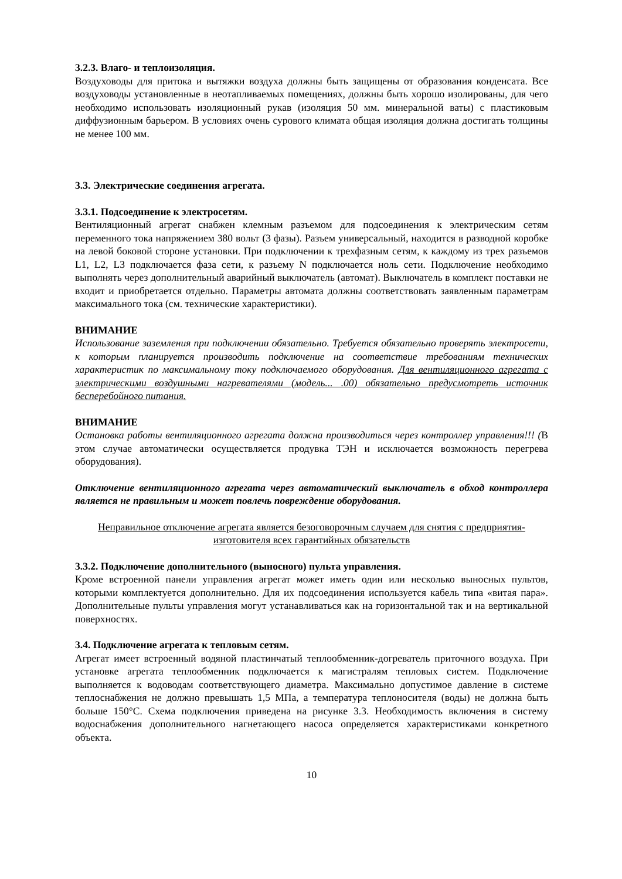3.2.3. Влаго- и теплоизоляция.
Воздуховоды для притока и вытяжки воздуха должны быть защищены от образования конденсата. Все воздуховоды установленные в неотапливаемых помещениях, должны быть хорошо изолированы, для чего необходимо использовать изоляционный рукав (изоляция 50 мм. минеральной ваты) с пластиковым диффузионным барьером. В условиях очень сурового климата общая изоляция должна достигать толщины не менее 100 мм.
3.3. Электрические соединения агрегата.
3.3.1. Подсоединение к электросетям.
Вентиляционный агрегат снабжен клемным разъемом для подсоединения к электрическим сетям переменного тока напряжением 380 вольт (3 фазы). Разъем универсальный, находится в разводной коробке на левой боковой стороне установки. При подключении к трехфазным сетям, к каждому из трех разъемов L1, L2, L3 подключается фаза сети, к разъему N подключается ноль сети. Подключение необходимо выполнять через дополнительный аварийный выключатель (автомат). Выключатель в комплект поставки не входит и приобретается отдельно. Параметры автомата должны соответствовать заявленным параметрам максимального тока (см. технические характеристики).
ВНИМАНИЕ
Использование заземления при подключении обязательно. Требуется обязательно проверять электросети, к которым планируется производить подключение на соответствие требованиям технических характеристик по максимальному току подключаемого оборудования. Для вентиляционного агрегата с электрическими воздушными нагревателями (модель... .00) обязательно предусмотреть источник бесперебойного питания.
ВНИМАНИЕ
Остановка работы вентиляционного агрегата должна производиться через контроллер управления!!! (В этом случае автоматически осуществляется продувка ТЭН и исключается возможность перегрева оборудования).
Отключение вентиляционного агрегата через автоматический выключатель в обход контроллера является не правильным и может повлечь повреждение оборудования.
Неправильное отключение агрегата является безоговорочным случаем для снятия с предприятия- изготовителя всех гарантийных обязательств
3.3.2. Подключение дополнительного (выносного) пульта управления.
Кроме встроенной панели управления агрегат может иметь один или несколько выносных пультов, которыми комплектуется дополнительно. Для их подсоединения используется кабель типа «витая пара». Дополнительные пульты управления могут устанавливаться как на горизонтальной так и на вертикальной поверхностях.
3.4. Подключение агрегата к тепловым сетям.
Агрегат имеет встроенный водяной пластинчатый теплообменник-догреватель приточного воздуха. При установке агрегата теплообменник подключается к магистралям тепловых систем. Подключение выполняется к водоводам соответствующего диаметра. Максимально допустимое давление в системе теплоснабжения не должно превышать 1,5 МПа, а температура теплоносителя (воды) не должна быть больше 150°С. Схема подключения приведена на рисунке 3.3. Необходимость включения в систему водоснабжения дополнительного нагнетающего насоса определяется характеристиками конкретного объекта.
10